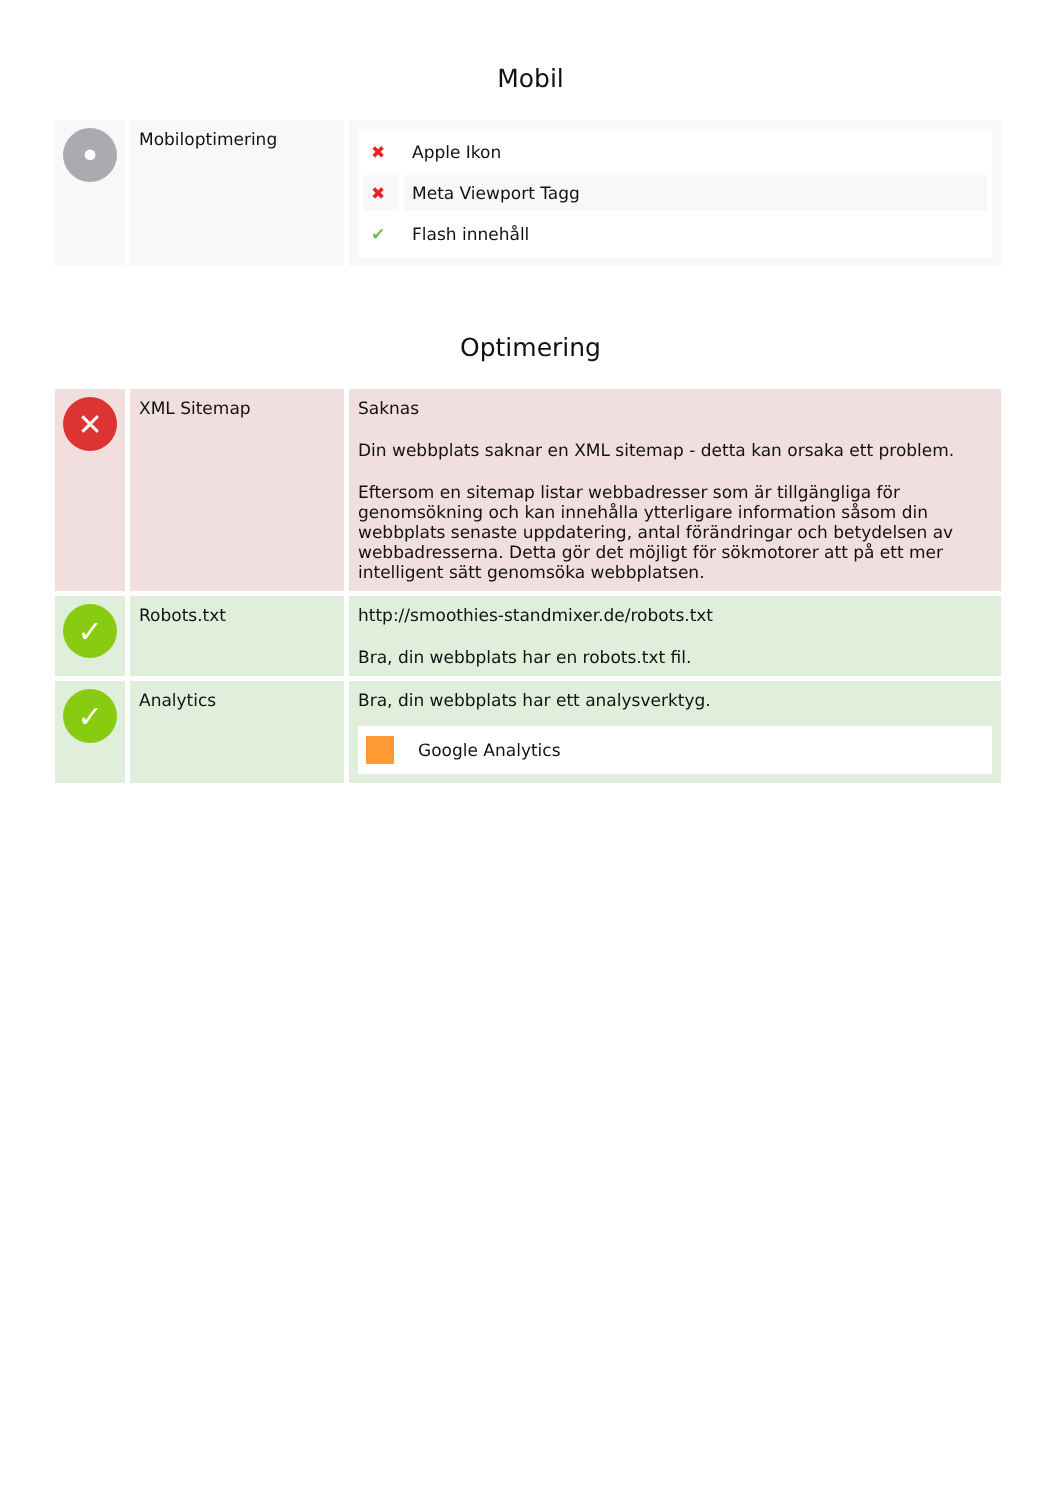Mobil
| • | Mobiloptimering | / ✖ / Apple Ikon / / ✖ / Meta Viewport Tagg / / ✔ / Flash innehåll / |
Optimering
| ✕ | XML Sitemap | Saknas Din webbplats saknar en XML sitemap - detta kan orsaka ett problem. Eftersom en sitemap listar webbadresser som är tillgängliga för genomsökning och kan innehålla ytterligare information såsom din webbplats senaste uppdatering, antal förändringar och betydelsen av webbadresserna. Detta gör det möjligt för sökmotorer att på ett mer intelligent sätt genomsöka webbplatsen. |
| ✓ | Robots.txt | http://smoothies-standmixer.de/robots.txt Bra, din webbplats har en robots.txt fil. |
| ✓ | Analytics | Bra, din webbplats har ett analysverktyg. Google Analytics |